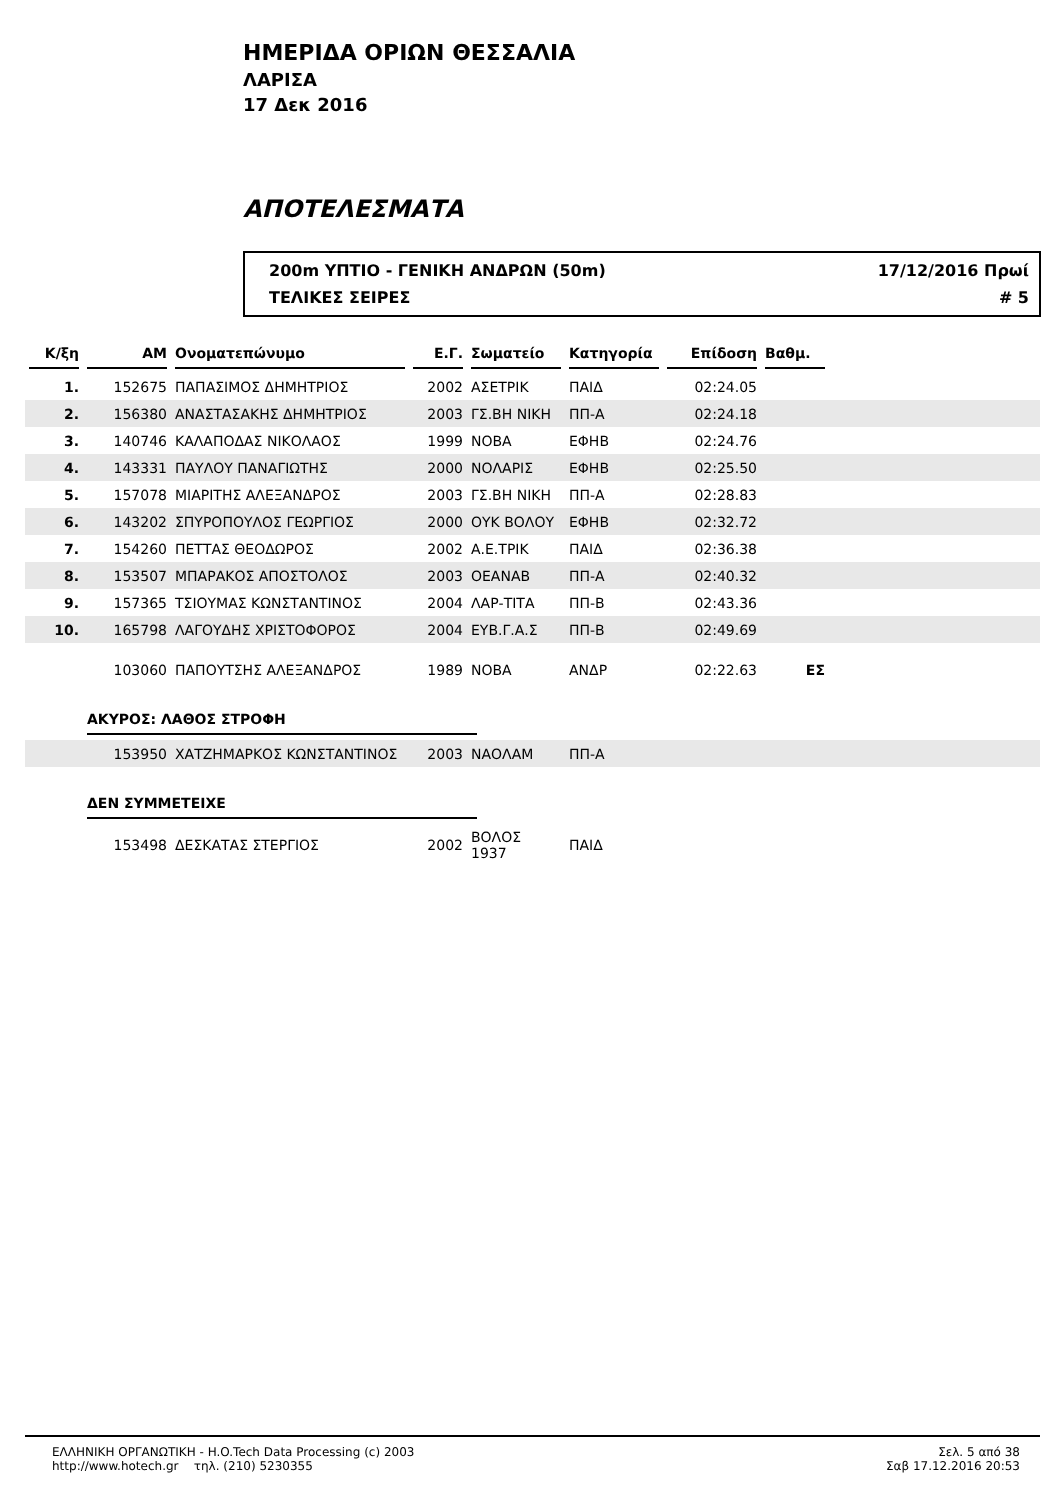ΗΜΕΡΙΔΑ ΟΡΙΩΝ ΘΕΣΣΑΛΙΑ
ΛΑΡΙΣΑ
17 Δεκ 2016
ΑΠΟΤΕΛΕΣΜΑΤΑ
200m ΥΠΤΙΟ - ΓΕΝΙΚΗ ΑΝΔΡΩΝ (50m)
17/12/2016 Πρωί
ΤΕΛΙΚΕΣ ΣΕΙΡΕΣ
# 5
| Κ/ξη | ΑΜ | Ονοματεπώνυμο | Ε.Γ. | Σωματείο | Κατηγορία | Επίδοση | Βαθμ. | |
| --- | --- | --- | --- | --- | --- | --- | --- | --- |
| 1. | 152675 | ΠΑΠΑΣΙΜΟΣ ΔΗΜΗΤΡΙΟΣ | 2002 | ΑΣΕΤΡΙΚ | ΠΑΙΔ | 02:24.05 | | |
| 2. | 156380 | ΑΝΑΣΤΑΣΑΚΗΣ ΔΗΜΗΤΡΙΟΣ | 2003 | ΓΣ.ΒΗ ΝΙΚΗ | ΠΠ-Α | 02:24.18 | | |
| 3. | 140746 | ΚΑΛΑΠΟΔΑΣ ΝΙΚΟΛΑΟΣ | 1999 | ΝΟΒΑ | ΕΦΗΒ | 02:24.76 | | |
| 4. | 143331 | ΠΑΥΛΟΥ ΠΑΝΑΓΙΩΤΗΣ | 2000 | ΝΟΛΑΡΙΣ | ΕΦΗΒ | 02:25.50 | | |
| 5. | 157078 | ΜΙΑΡΙΤΗΣ ΑΛΕΞΑΝΔΡΟΣ | 2003 | ΓΣ.ΒΗ ΝΙΚΗ | ΠΠ-Α | 02:28.83 | | |
| 6. | 143202 | ΣΠΥΡΟΠΟΥΛΟΣ ΓΕΩΡΓΙΟΣ | 2000 | ΟΥΚ ΒΟΛΟΥ | ΕΦΗΒ | 02:32.72 | | |
| 7. | 154260 | ΠΕΤΤΑΣ ΘΕΟΔΩΡΟΣ | 2002 | Α.Ε.ΤΡΙΚ | ΠΑΙΔ | 02:36.38 | | |
| 8. | 153507 | ΜΠΑΡΑΚΟΣ ΑΠΟΣΤΟΛΟΣ | 2003 | ΟΕΑΝΑΒ | ΠΠ-Α | 02:40.32 | | |
| 9. | 157365 | ΤΣΙΟΥΜΑΣ ΚΩΝΣΤΑΝΤΙΝΟΣ | 2004 | ΛΑΡ-ΤΙΤΑ | ΠΠ-Β | 02:43.36 | | |
| 10. | 165798 | ΛΑΓΟΥΔΗΣ ΧΡΙΣΤΟΦΟΡΟΣ | 2004 | ΕΥΒ.Γ.Α.Σ | ΠΠ-Β | 02:49.69 | | |
| | 103060 | ΠΑΠΟΥΤΣΗΣ ΑΛΕΞΑΝΔΡΟΣ | 1989 | ΝΟΒΑ | ΑΝΔΡ | 02:22.63 | ΕΣ | |
| | ΑΚΥΡΟΣ: ΛΑΘΟΣ ΣΤΡΟΦΗ | | | | | | | |
| | 153950 | ΧΑΤΖΗΜΑΡΚΟΣ ΚΩΝΣΤΑΝΤΙΝΟΣ | 2003 | ΝΑΟΛΑΜ | ΠΠ-Α | | | |
| | ΔΕΝ ΣΥΜΜΕΤΕΙΧΕ | | | | | | | |
| | 153498 | ΔΕΣΚΑΤΑΣ ΣΤΕΡΓΙΟΣ | 2002 | ΒΟΛΟΣ 1937 | ΠΑΙΔ | | | |
ΕΛΛΗΝΙΚΗ ΟΡΓΑΝΩΤΙΚΗ - H.O.Tech Data Processing (c) 2003
http://www.hotech.gr τηλ. (210) 5230355
Σελ. 5 από 38
Σαβ 17.12.2016 20:53